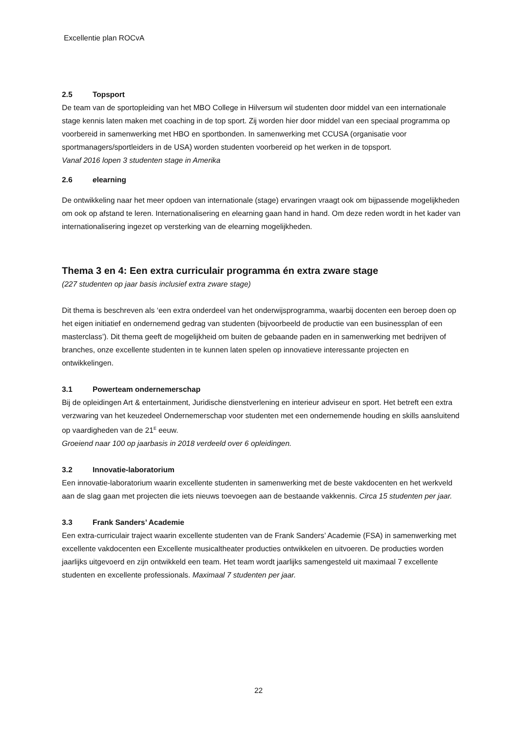Excellentie plan ROCvA
2.5 Topsport
De team van de sportopleiding van het MBO College in Hilversum wil studenten door middel van een internationale stage kennis laten maken met coaching in de top sport. Zij worden hier door middel van een speciaal programma op voorbereid in samenwerking met HBO en sportbonden. In samenwerking met CCUSA (organisatie voor sportmanagers/sportleiders in de USA) worden studenten voorbereid op het werken in de topsport.
Vanaf 2016 lopen 3 studenten stage in Amerika
2.6 elearning
De ontwikkeling naar het meer opdoen van internationale (stage) ervaringen vraagt ook om bijpassende mogelijkheden om ook op afstand te leren. Internationalisering en elearning gaan hand in hand. Om deze reden wordt in het kader van internationalisering ingezet op versterking van de elearning mogelijkheden.
Thema 3 en 4: Een extra curriculair programma én extra zware stage
(227 studenten op jaar basis inclusief extra zware stage)
Dit thema is beschreven als ‘een extra onderdeel van het onderwijsprogramma, waarbij docenten een beroep doen op het eigen initiatief en ondernemend gedrag van studenten (bijvoorbeeld de productie van een businessplan of een masterclass’). Dit thema geeft de mogelijkheid om buiten de gebaande paden en in samenwerking met bedrijven of branches, onze excellente studenten in te kunnen laten spelen op innovatieve interessante projecten en ontwikkelingen.
3.1 Powerteam ondernemerschap
Bij de opleidingen Art & entertainment, Juridische dienstverlening en interieur adviseur en sport. Het betreft een extra verzwaring van het keuzedeel Ondernemerschap voor studenten met een ondernemende houding en skills aansluitend op vaardigheden van de 21<sup>E</sup> eeuw.
Groeiend naar 100 op jaarbasis in 2018 verdeeld over 6 opleidingen.
3.2 Innovatie-laboratorium
Een innovatie-laboratorium waarin excellente studenten in samenwerking met de beste vakdocenten en het werkveld aan de slag gaan met projecten die iets nieuws toevoegen aan de bestaande vakkennis. Circa 15 studenten per jaar.
3.3 Frank Sanders’ Academie
Een extra-curriculair traject waarin excellente studenten van de Frank Sanders’ Academie (FSA) in samenwerking met excellente vakdocenten een Excellente musicaltheater producties ontwikkelen en uitvoeren. De producties worden jaarlijks uitgevoerd en zijn ontwikkeld een team. Het team wordt jaarlijks samengesteld uit maximaal 7 excellente studenten en excellente professionals. Maximaal 7 studenten per jaar.
22